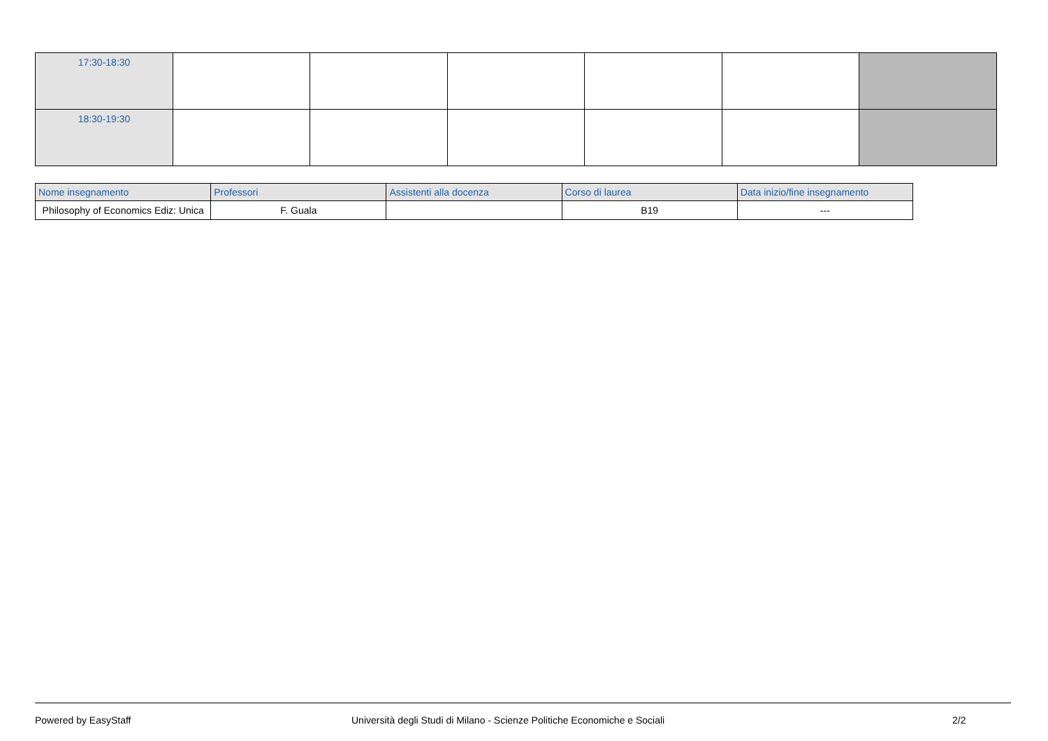| 17:30-18:30 | | | | | | |
| 18:30-19:30 | | | | | | |
| Nome insegnamento | Professori | Assistenti alla docenza | Corso di laurea | Data inizio/fine insegnamento |
| --- | --- | --- | --- | --- |
| Philosophy of Economics Ediz: Unica | F. Guala | | B19 | --- |
Powered by EasyStaff Università degli Studi di Milano - Scienze Politiche Economiche e Sociali 2/2